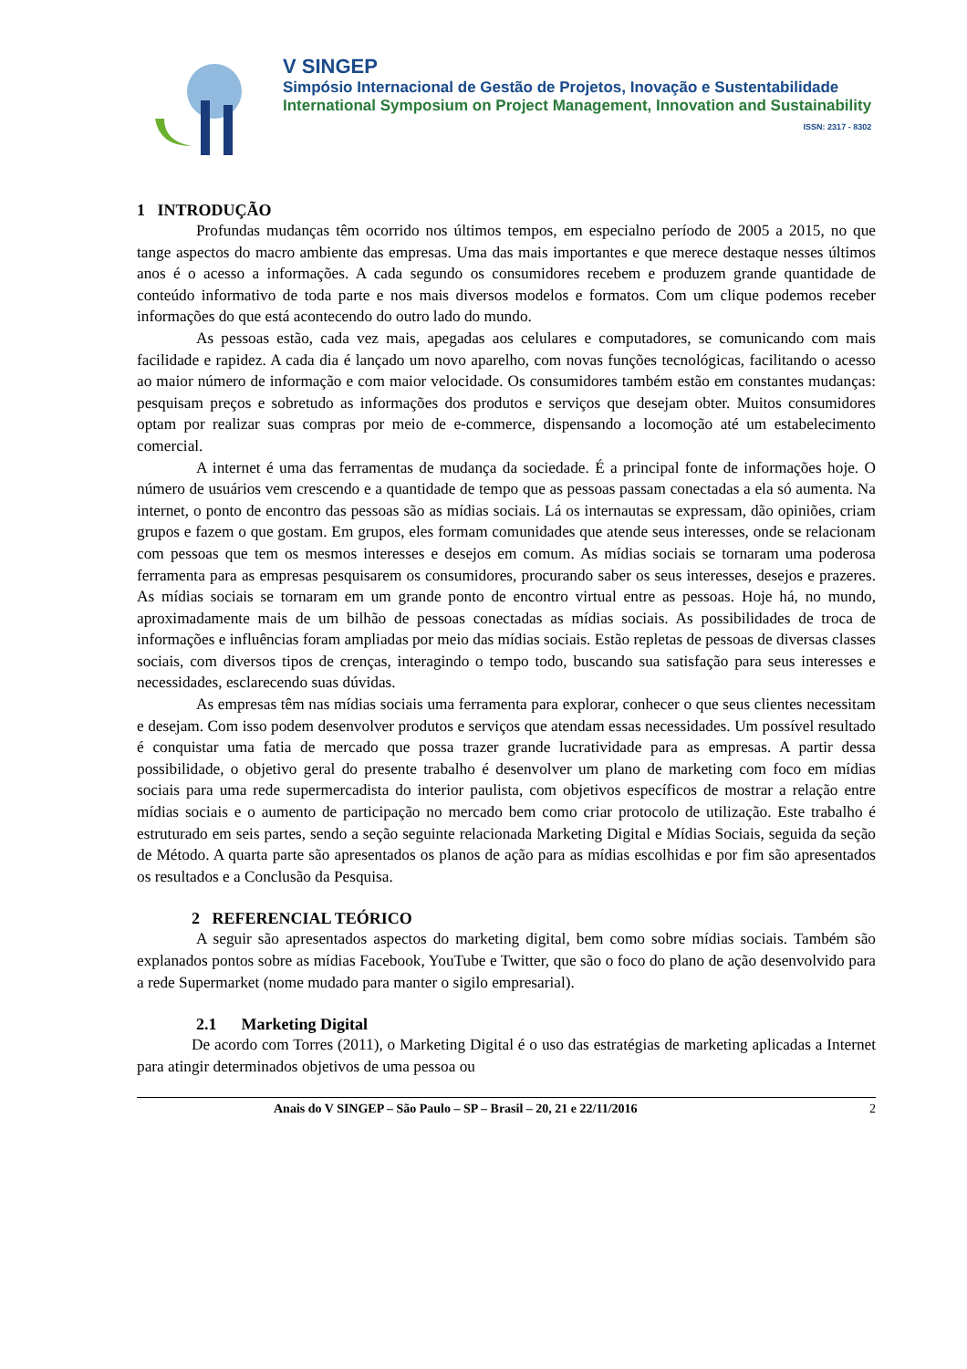V SINGEP
Simpósio Internacional de Gestão de Projetos, Inovação e Sustentabilidade
International Symposium on Project Management, Innovation and Sustainability
ISSN: 2317 - 8302
1 INTRODUÇÃO
Profundas mudanças têm ocorrido nos últimos tempos, em especialno período de 2005 a 2015, no que tange aspectos do macro ambiente das empresas. Uma das mais importantes e que merece destaque nesses últimos anos é o acesso a informações. A cada segundo os consumidores recebem e produzem grande quantidade de conteúdo informativo de toda parte e nos mais diversos modelos e formatos. Com um clique podemos receber informações do que está acontecendo do outro lado do mundo.
As pessoas estão, cada vez mais, apegadas aos celulares e computadores, se comunicando com mais facilidade e rapidez. A cada dia é lançado um novo aparelho, com novas funções tecnológicas, facilitando o acesso ao maior número de informação e com maior velocidade. Os consumidores também estão em constantes mudanças: pesquisam preços e sobretudo as informações dos produtos e serviços que desejam obter. Muitos consumidores optam por realizar suas compras por meio de e-commerce, dispensando a locomoção até um estabelecimento comercial.
A internet é uma das ferramentas de mudança da sociedade. É a principal fonte de informações hoje. O número de usuários vem crescendo e a quantidade de tempo que as pessoas passam conectadas a ela só aumenta. Na internet, o ponto de encontro das pessoas são as mídias sociais. Lá os internautas se expressam, dão opiniões, criam grupos e fazem o que gostam. Em grupos, eles formam comunidades que atende seus interesses, onde se relacionam com pessoas que tem os mesmos interesses e desejos em comum. As mídias sociais se tornaram uma poderosa ferramenta para as empresas pesquisarem os consumidores, procurando saber os seus interesses, desejos e prazeres. As mídias sociais se tornaram em um grande ponto de encontro virtual entre as pessoas. Hoje há, no mundo, aproximadamente mais de um bilhão de pessoas conectadas as mídias sociais. As possibilidades de troca de informações e influências foram ampliadas por meio das mídias sociais. Estão repletas de pessoas de diversas classes sociais, com diversos tipos de crenças, interagindo o tempo todo, buscando sua satisfação para seus interesses e necessidades, esclarecendo suas dúvidas.
As empresas têm nas mídias sociais uma ferramenta para explorar, conhecer o que seus clientes necessitam e desejam. Com isso podem desenvolver produtos e serviços que atendam essas necessidades. Um possível resultado é conquistar uma fatia de mercado que possa trazer grande lucratividade para as empresas. A partir dessa possibilidade, o objetivo geral do presente trabalho é desenvolver um plano de marketing com foco em mídias sociais para uma rede supermercadista do interior paulista, com objetivos específicos de mostrar a relação entre mídias sociais e o aumento de participação no mercado bem como criar protocolo de utilização. Este trabalho é estruturado em seis partes, sendo a seção seguinte relacionada Marketing Digital e Mídias Sociais, seguida da seção de Método. A quarta parte são apresentados os planos de ação para as mídias escolhidas e por fim são apresentados os resultados e a Conclusão da Pesquisa.
2 REFERENCIAL TEÓRICO
A seguir são apresentados aspectos do marketing digital, bem como sobre mídias sociais. Também são explanados pontos sobre as mídias Facebook, YouTube e Twitter, que são o foco do plano de ação desenvolvido para a rede Supermarket (nome mudado para manter o sigilo empresarial).
2.1 Marketing Digital
De acordo com Torres (2011), o Marketing Digital é o uso das estratégias de marketing aplicadas a Internet para atingir determinados objetivos de uma pessoa ou
Anais do V SINGEP – São Paulo – SP – Brasil – 20, 21 e 22/11/2016 2